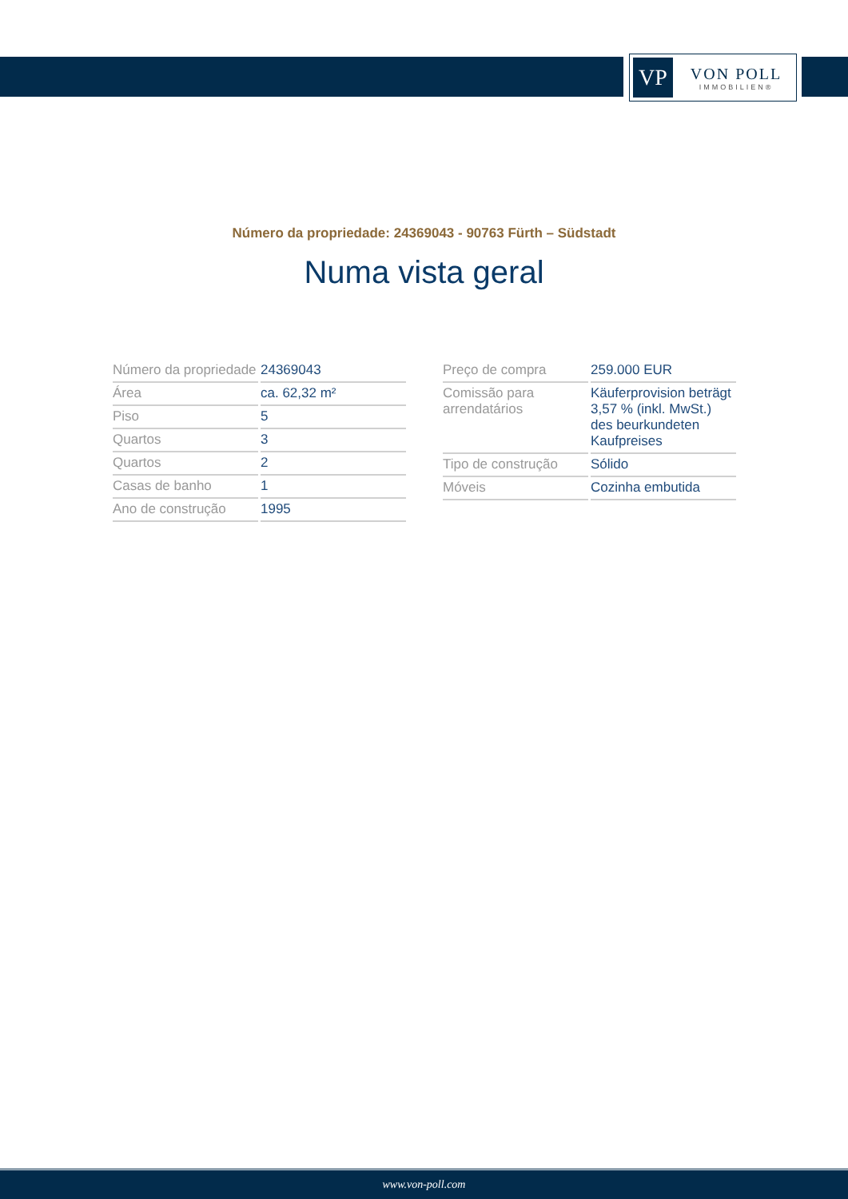VP
VON POLL
IMMOBILIEN®
Número da propriedade: 24369043 - 90763 Fürth – Südstadt
Numa vista geral
| Número da propriedade | 24369043 |
| Área | ca. 62,32 m² |
| Piso | 5 |
| Quartos | 3 |
| Quartos | 2 |
| Casas de banho | 1 |
| Ano de construção | 1995 |
| Preço de compra | 259.000 EUR |
| Comissão para arrendatários | Käuferprovision beträgt 3,57 % (inkl. MwSt.) des beurkundeten Kaufpreises |
| Tipo de construção | Sólido |
| Móveis | Cozinha embutida |
www.von-poll.com